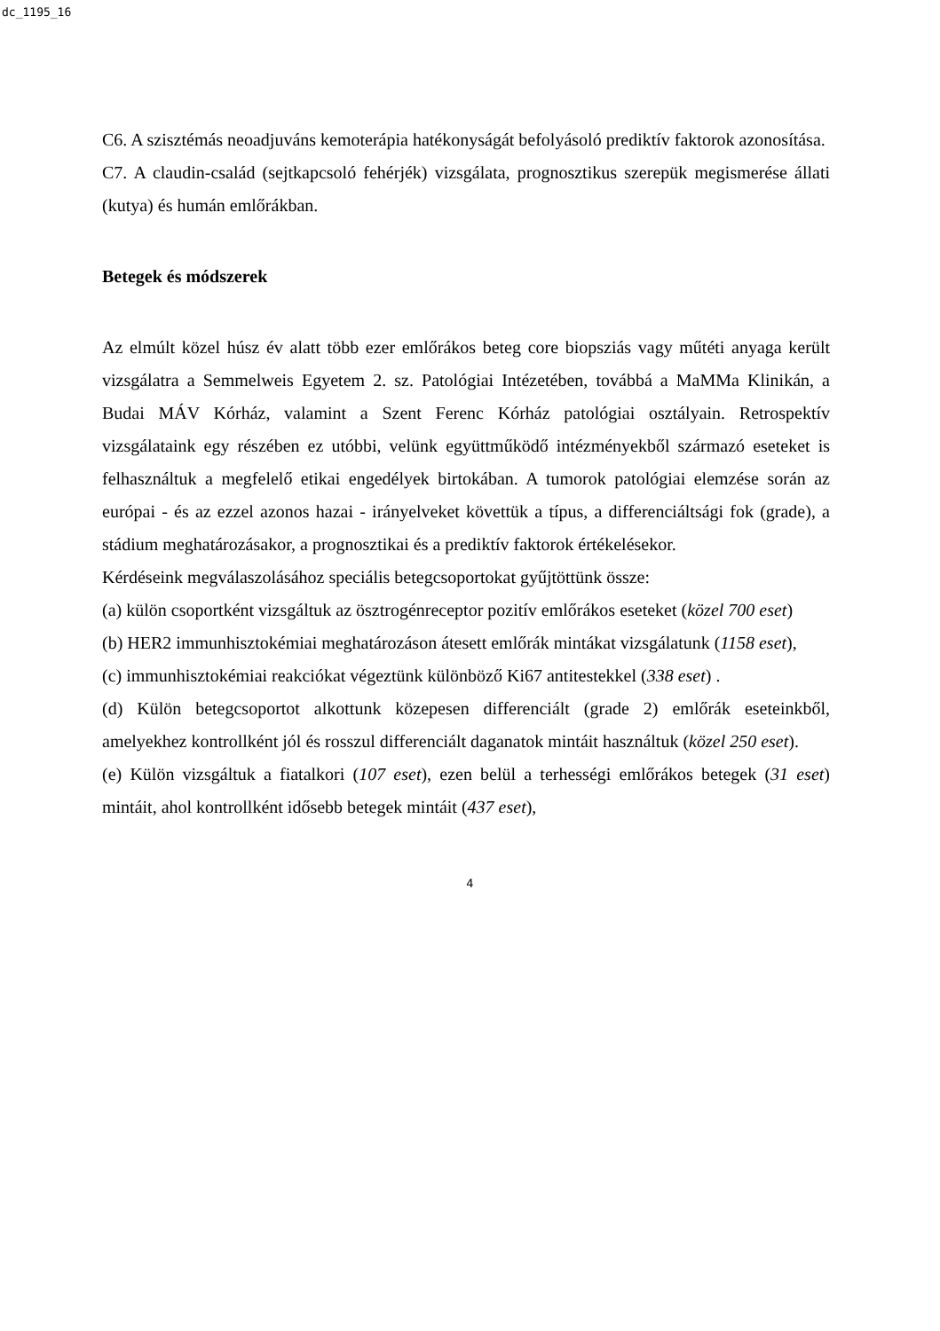dc_1195_16
C6. A szisztémás neoadjuváns kemoterápia hatékonyságát befolyásoló prediktív faktorok azonosítása.
C7. A claudin-család (sejtkapcsoló fehérjék) vizsgálata, prognosztikus szerepük megismerése állati (kutya) és humán emlőrákban.
Betegek és módszerek
Az elmúlt közel húsz év alatt több ezer emlőrákos beteg core biopsziás vagy műtéti anyaga került vizsgálatra a Semmelweis Egyetem 2. sz. Patológiai Intézetében, továbbá a MaMMa Klinikán, a Budai MÁV Kórház, valamint a Szent Ferenc Kórház patológiai osztályain. Retrospektív vizsgálataink egy részében ez utóbbi, velünk együttműködő intézményekből származó eseteket is felhasználtuk a megfelelő etikai engedélyek birtokában. A tumorok patológiai elemzése során az európai - és az ezzel azonos hazai - irányelveket követtük a típus, a differenciáltsági fok (grade), a stádium meghatározásakor, a prognosztikai és a prediktív faktorok értékelésekor.
Kérdéseink megválaszolásához speciális betegcsoportokat gyűjtöttünk össze:
(a) külön csoportként vizsgáltuk az ösztrogénreceptor pozitív emlőrákos eseteket (közel 700 eset)
(b) HER2 immunhisztokémiai meghatározáson átesett emlőrák mintákat vizsgálatunk (1158 eset),
(c) immunhisztokémiai reakciókat végeztünk különböző Ki67 antitestekkel (338 eset) .
(d) Külön betegcsoportot alkottunk közepesen differenciált (grade 2) emlőrák eseteinkből, amelyekhez kontrollként jól és rosszul differenciált daganatok mintáit használtuk (közel 250 eset).
(e) Külön vizsgáltuk a fiatalkori (107 eset), ezen belül a terhességi emlőrákos betegek (31 eset) mintáit, ahol kontrollként idősebb betegek mintáit (437 eset),
4